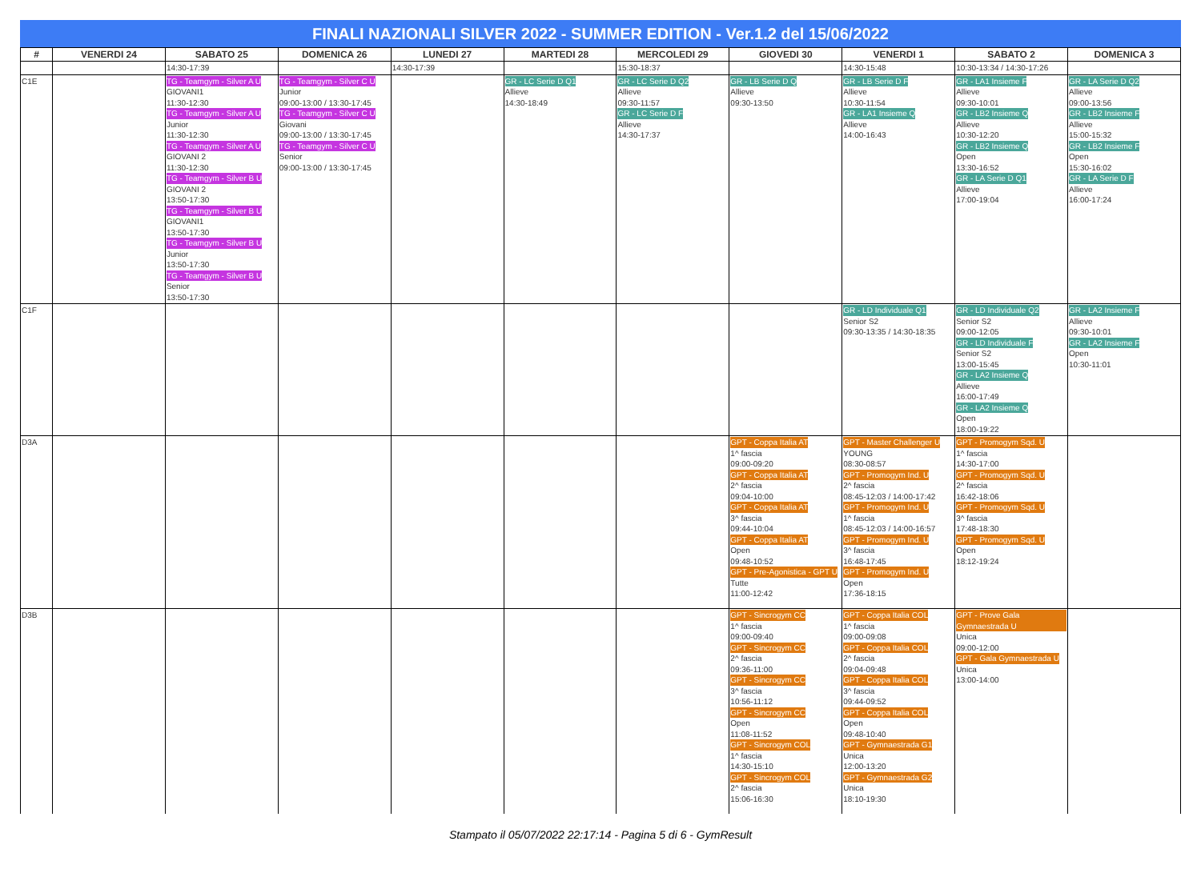FINALI NAZIONALI SILVER 2022 - SUMMER EDITION - Ver.1.2 del 15/06/2022
| # | VENERDI 24 | SABATO 25 | DOMENICA 26 | LUNEDI 27 | MARTEDI 28 | MERCOLEDI 29 | GIOVEDI 30 | VENERDI 1 | SABATO 2 | DOMENICA 3 |
| --- | --- | --- | --- | --- | --- | --- | --- | --- | --- | --- |
| | | 14:30-17:39 | | 14:30-17:39 | | 15:30-18:37 | | 14:30-15:48 | 10:30-13:34 / 14:30-17:26 | |
| C1E | | TG - Teamgym - Silver A U GIOVANI1 11:30-12:30 TG - Teamgym - Silver A U Junior 11:30-12:30 TG - Teamgym - Silver A U GIOVANI 2 11:30-12:30 TG - Teamgym - Silver B U GIOVANI 2 13:50-17:30 TG - Teamgym - Silver B U GIOVANI1 13:50-17:30 TG - Teamgym - Silver B U Junior 13:50-17:30 TG - Teamgym - Silver B U Senior 13:50-17:30 | TG - Teamgym - Silver C U Junior 09:00-13:00 / 13:30-17:45 TG - Teamgym - Silver C U Giovani 09:00-13:00 / 13:30-17:45 TG - Teamgym - Silver C U Senior 09:00-13:00 / 13:30-17:45 | | GR - LC Serie D Q1 Allieve 14:30-18:49 | GR - LC Serie D Q2 Allieve 09:30-11:57 GR - LC Serie D F Allieve 14:30-17:37 | GR - LB Serie D Q Allieve 09:30-13:50 | GR - LB Serie D F Allieve 10:30-11:54 GR - LA1 Insieme Q Allieve 14:00-16:43 | GR - LA1 Insieme F Allieve 09:30-10:01 GR - LB2 Insieme Q Allieve 10:30-12:20 GR - LB2 Insieme Q Open 13:30-16:52 GR - LA Serie D Q1 Allieve 17:00-19:04 | GR - LA Serie D Q2 Allieve 09:00-13:56 GR - LB2 Insieme F Allieve 15:00-15:32 GR - LB2 Insieme F Open 15:30-16:02 GR - LA Serie D F Allieve 16:00-17:24 |
| C1F | | | | | | | | GR - LD Individuale Q1 Senior S2 09:30-13:35 / 14:30-18:35 | GR - LD Individuale Q2 Senior S2 09:00-12:05 GR - LD Individuale F Senior S2 13:00-15:45 GR - LA2 Insieme Q Allieve 16:00-17:49 GR - LA2 Insieme Q Open 18:00-19:22 | GR - LA2 Insieme F Allieve 09:30-10:01 GR - LA2 Insieme F Open 10:30-11:01 |
| D3A | | | | | | | GPT - Coppa Italia AT 1^ fascia 09:00-09:20 GPT - Coppa Italia AT 2^ fascia 09:04-10:00 GPT - Coppa Italia AT 3^ fascia 09:44-10:04 GPT - Coppa Italia AT Open 09:48-10:52 GPT - Pre-Agonistica - GPT U Tutte 11:00-12:42 | GPT - Master Challenger U YOUNG 08:30-08:57 GPT - Promogym Ind. U 2^ fascia 08:45-12:03 / 14:00-17:42 GPT - Promogym Ind. U 1^ fascia 08:45-12:03 / 14:00-16:57 GPT - Promogym Ind. U 3^ fascia 16:48-17:45 GPT - Promogym Ind. U Open 17:36-18:15 | GPT - Promogym Sqd. U 1^ fascia 14:30-17:00 GPT - Promogym Sqd. U 2^ fascia 16:42-18:06 GPT - Promogym Sqd. U 3^ fascia 17:48-18:30 GPT - Promogym Sqd. U Open 18:12-19:24 | |
| D3B | | | | | | | GPT - Sincrogym CC 1^ fascia 09:00-09:40 GPT - Sincrogym CC 2^ fascia 09:36-11:00 GPT - Sincrogym CC 3^ fascia 10:56-11:12 GPT - Sincrogym CC Open 11:08-11:52 GPT - Sincrogym COL 1^ fascia 14:30-15:10 GPT - Sincrogym COL 2^ fascia 15:06-16:30 | GPT - Coppa Italia COL 1^ fascia 09:00-09:08 GPT - Coppa Italia COL 2^ fascia 09:04-09:48 GPT - Coppa Italia COL 3^ fascia 09:44-09:52 GPT - Coppa Italia COL Open 09:48-10:40 GPT - Gymnaestrada G1 Unica 12:00-13:20 GPT - Gymnaestrada G2 Unica 18:10-19:30 | GPT - Prove Gala Gymnaestrada U Unica 09:00-12:00 GPT - Gala Gymnaestrada U Unica 13:00-14:00 | |
Stampato il 05/07/2022 22:17:14 - Pagina 5 di 6 - GymResult